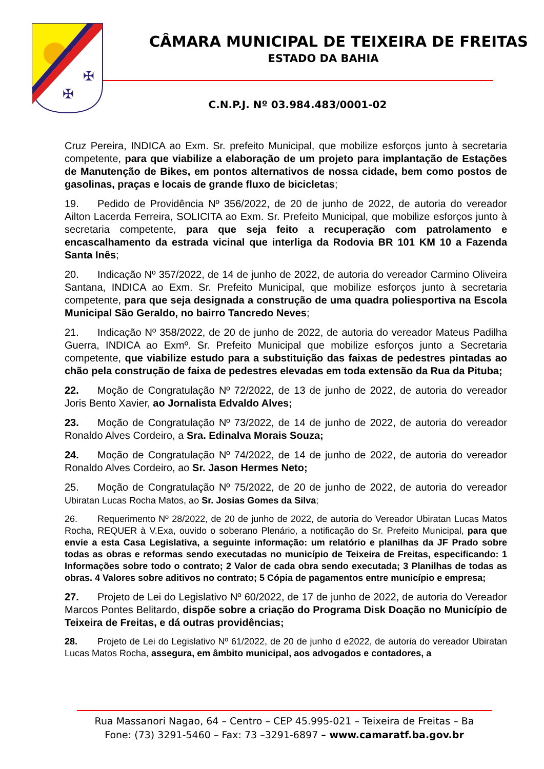✠
✠
CÂMARA MUNICIPAL DE TEIXEIRA DE FREITAS
ESTADO DA BAHIA
C.N.P.J. Nº 03.984.483/0001-02
Cruz Pereira, INDICA ao Exm. Sr. prefeito Municipal, que mobilize esforços junto à secretaria competente, para que viabilize a elaboração de um projeto para implantação de Estações de Manutenção de Bikes, em pontos alternativos de nossa cidade, bem como postos de gasolinas, praças e locais de grande fluxo de bicicletas;
19. Pedido de Providência Nº 356/2022, de 20 de junho de 2022, de autoria do vereador Ailton Lacerda Ferreira, SOLICITA ao Exm. Sr. Prefeito Municipal, que mobilize esforços junto à secretaria competente, para que seja feito a recuperação com patrolamento e encascalhamento da estrada vicinal que interliga da Rodovia BR 101 KM 10 a Fazenda Santa Inês;
20. Indicação Nº 357/2022, de 14 de junho de 2022, de autoria do vereador Carmino Oliveira Santana, INDICA ao Exm. Sr. Prefeito Municipal, que mobilize esforços junto à secretaria competente, para que seja designada a construção de uma quadra poliesportiva na Escola Municipal São Geraldo, no bairro Tancredo Neves;
21. Indicação Nº 358/2022, de 20 de junho de 2022, de autoria do vereador Mateus Padilha Guerra, INDICA ao Exmº. Sr. Prefeito Municipal que mobilize esforços junto a Secretaria competente, que viabilize estudo para a substituição das faixas de pedestres pintadas ao chão pela construção de faixa de pedestres elevadas em toda extensão da Rua da Pituba;
22. Moção de Congratulação Nº 72/2022, de 13 de junho de 2022, de autoria do vereador Joris Bento Xavier, ao Jornalista Edvaldo Alves;
23. Moção de Congratulação Nº 73/2022, de 14 de junho de 2022, de autoria do vereador Ronaldo Alves Cordeiro, a Sra. Edinalva Morais Souza;
24. Moção de Congratulação Nº 74/2022, de 14 de junho de 2022, de autoria do vereador Ronaldo Alves Cordeiro, ao Sr. Jason Hermes Neto;
25. Moção de Congratulação Nº 75/2022, de 20 de junho de 2022, de autoria do vereador Ubiratan Lucas Rocha Matos, ao Sr. Josias Gomes da Silva;
26. Requerimento Nº 28/2022, de 20 de junho de 2022, de autoria do Vereador Ubiratan Lucas Matos Rocha, REQUER à V.Exa, ouvido o soberano Plenário, a notificação do Sr. Prefeito Municipal, para que envie a esta Casa Legislativa, a seguinte informação: um relatório e planilhas da JF Prado sobre todas as obras e reformas sendo executadas no município de Teixeira de Freitas, especificando: 1 Informações sobre todo o contrato; 2 Valor de cada obra sendo executada; 3 Planilhas de todas as obras. 4 Valores sobre aditivos no contrato; 5 Cópia de pagamentos entre município e empresa;
27. Projeto de Lei do Legislativo Nº 60/2022, de 17 de junho de 2022, de autoria do Vereador Marcos Pontes Belitardo, dispõe sobre a criação do Programa Disk Doação no Município de Teixeira de Freitas, e dá outras providências;
28. Projeto de Lei do Legislativo Nº 61/2022, de 20 de junho d e2022, de autoria do vereador Ubiratan Lucas Matos Rocha, assegura, em âmbito municipal, aos advogados e contadores, a
Rua Massanori Nagao, 64 – Centro – CEP 45.995-021 – Teixeira de Freitas – Ba
Fone: (73) 3291-5460 – Fax: 73 –3291-6897 – www.camaratf.ba.gov.br